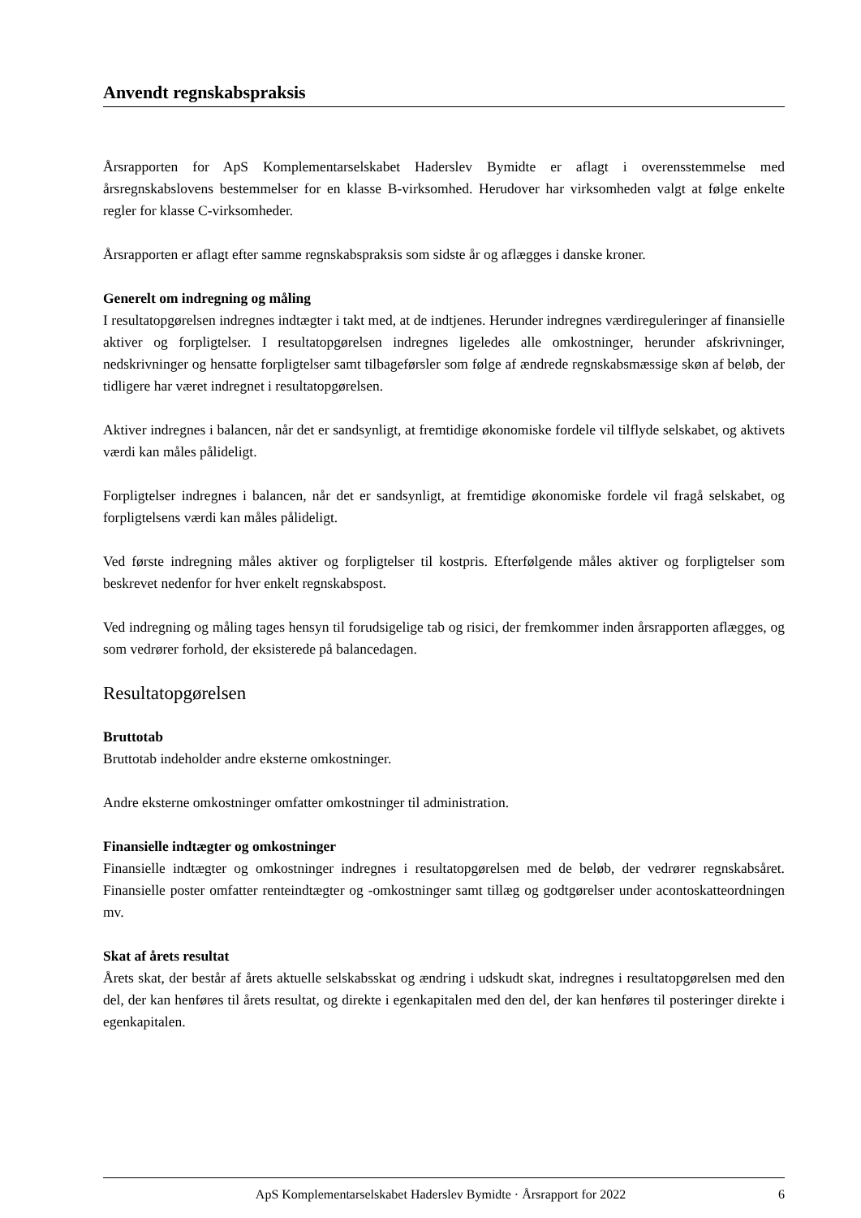Anvendt regnskabspraksis
Årsrapporten for ApS Komplementarselskabet Haderslev Bymidte er aflagt i overensstemmelse med årsregnskabslovens bestemmelser for en klasse B-virksomhed. Herudover har virksomheden valgt at følge enkelte regler for klasse C-virksomheder.
Årsrapporten er aflagt efter samme regnskabspraksis som sidste år og aflægges i danske kroner.
Generelt om indregning og måling
I resultatopgørelsen indregnes indtægter i takt med, at de indtjenes. Herunder indregnes værdireguleringer af finansielle aktiver og forpligtelser. I resultatopgørelsen indregnes ligeledes alle omkostninger, herunder afskrivninger, nedskrivninger og hensatte forpligtelser samt tilbageførsler som følge af ændrede regnskabsmæssige skøn af beløb, der tidligere har været indregnet i resultatopgørelsen.
Aktiver indregnes i balancen, når det er sandsynligt, at fremtidige økonomiske fordele vil tilflyde selskabet, og aktivets værdi kan måles pålideligt.
Forpligtelser indregnes i balancen, når det er sandsynligt, at fremtidige økonomiske fordele vil fragå selskabet, og forpligtelsens værdi kan måles pålideligt.
Ved første indregning måles aktiver og forpligtelser til kostpris. Efterfølgende måles aktiver og forpligtelser som beskrevet nedenfor for hver enkelt regnskabspost.
Ved indregning og måling tages hensyn til forudsigelige tab og risici, der fremkommer inden årsrapporten aflægges, og som vedrører forhold, der eksisterede på balancedagen.
Resultatopgørelsen
Bruttotab
Bruttotab indeholder andre eksterne omkostninger.
Andre eksterne omkostninger omfatter omkostninger til administration.
Finansielle indtægter og omkostninger
Finansielle indtægter og omkostninger indregnes i resultatopgørelsen med de beløb, der vedrører regnskabsåret. Finansielle poster omfatter renteindtægter og -omkostninger samt tillæg og godtgørelser under acontoskatteordningen mv.
Skat af årets resultat
Årets skat, der består af årets aktuelle selskabsskat og ændring i udskudt skat, indregnes i resultatopgørelsen med den del, der kan henføres til årets resultat, og direkte i egenkapitalen med den del, der kan henføres til posteringer direkte i egenkapitalen.
ApS Komplementarselskabet Haderslev Bymidte · Årsrapport for 2022 6